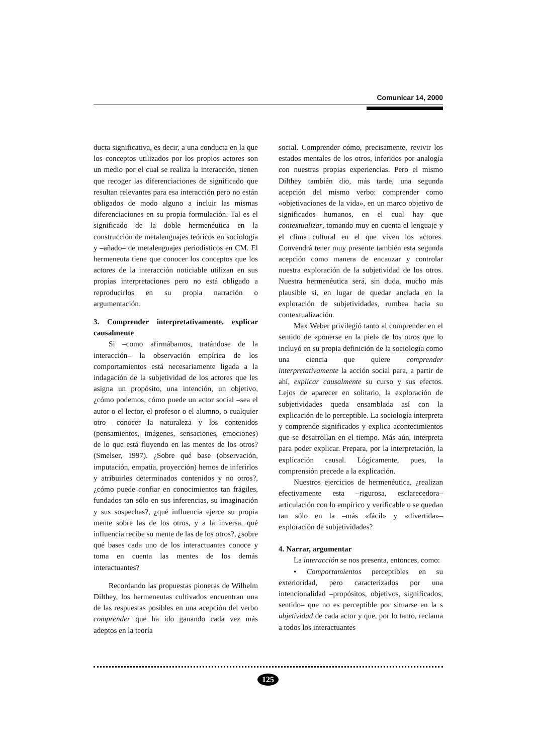Comunicar 14, 2000
ducta significativa, es decir, a una conducta en la que los conceptos utilizados por los propios actores son un medio por el cual se realiza la interacción, tienen que recoger las diferenciaciones de significado que resultan relevantes para esa interacción pero no están obligados de modo alguno a incluir las mismas diferenciaciones en su propia formulación. Tal es el significado de la doble hermenéutica en la construcción de metalenguajes teóricos en sociología y –añado– de metalenguajes periodísticos en CM. El hermeneuta tiene que conocer los conceptos que los actores de la interacción noticiable utilizan en sus propias interpretaciones pero no está obligado a reproducirlos en su propia narración o argumentación.
3. Comprender interpretativamente, explicar causalmente
Si –como afirmábamos, tratándose de la interacción– la observación empírica de los comportamientos está necesariamente ligada a la indagación de la subjetividad de los actores que les asigna un propósito, una intención, un objetivo, ¿cómo podemos, cómo puede un actor social –sea el autor o el lector, el profesor o el alumno, o cualquier otro– conocer la naturaleza y los contenidos (pensamientos, imágenes, sensaciones, emociones) de lo que está fluyendo en las mentes de los otros? (Smelser, 1997). ¿Sobre qué base (observación, imputación, empatía, proyección) hemos de inferirlos y atribuirles determinados contenidos y no otros?, ¿cómo puede confiar en conocimientos tan frágiles, fundados tan sólo en sus inferencias, su imaginación y sus sospechas?, ¿qué influencia ejerce su propia mente sobre las de los otros, y a la inversa, qué influencia recibe su mente de las de los otros?, ¿sobre qué bases cada uno de los interactuantes conoce y toma en cuenta las mentes de los demás interactuantes?
Recordando las propuestas pioneras de Wilhelm Dilthey, los hermeneutas cultivados encuentran una de las respuestas posibles en una acepción del verbo comprender que ha ido ganando cada vez más adeptos en la teoría
social. Comprender cómo, precisamente, revivir los estados mentales de los otros, inferidos por analogía con nuestras propias experiencias. Pero el mismo Dilthey también dio, más tarde, una segunda acepción del mismo verbo: comprender como «objetivaciones de la vida», en un marco objetivo de significados humanos, en el cual hay que contextualizar, tomando muy en cuenta el lenguaje y el clima cultural en el que viven los actores. Convendrá tener muy presente también esta segunda acepción como manera de encauzar y controlar nuestra exploración de la subjetividad de los otros. Nuestra hermenéutica será, sin duda, mucho más plausible si, en lugar de quedar anclada en la exploración de subjetividades, rumbea hacia su contextualización.
Max Weber privilegió tanto al comprender en el sentido de «ponerse en la piel» de los otros que lo incluyó en su propia definición de la sociología como una ciencia que quiere comprender interpretativamente la acción social para, a partir de ahí, explicar causalmente su curso y sus efectos. Lejos de aparecer en solitario, la exploración de subjetividades queda ensamblada así con la explicación de lo perceptible. La sociología interpreta y comprende significados y explica acontecimientos que se desarrollan en el tiempo. Más aún, interpreta para poder explicar. Prepara, por la interpretación, la explicación causal. Lógicamente, pues, la comprensión precede a la explicación.
Nuestros ejercicios de hermenéutica, ¿realizan efectivamente esta –rigurosa, esclarecedora– articulación con lo empírico y verificable o se quedan tan sólo en la –más «fácil» y «divertida»– exploración de subjetividades?
4. Narrar, argumentar
La interacción se nos presenta, entonces, como:
• Comportamientos perceptibles en su exterioridad, pero caracterizados por una intencionalidad –propósitos, objetivos, significados, sentido– que no es perceptible por situarse en la s ubjetividad de cada actor y que, por lo tanto, reclama a todos los interactuantes
125